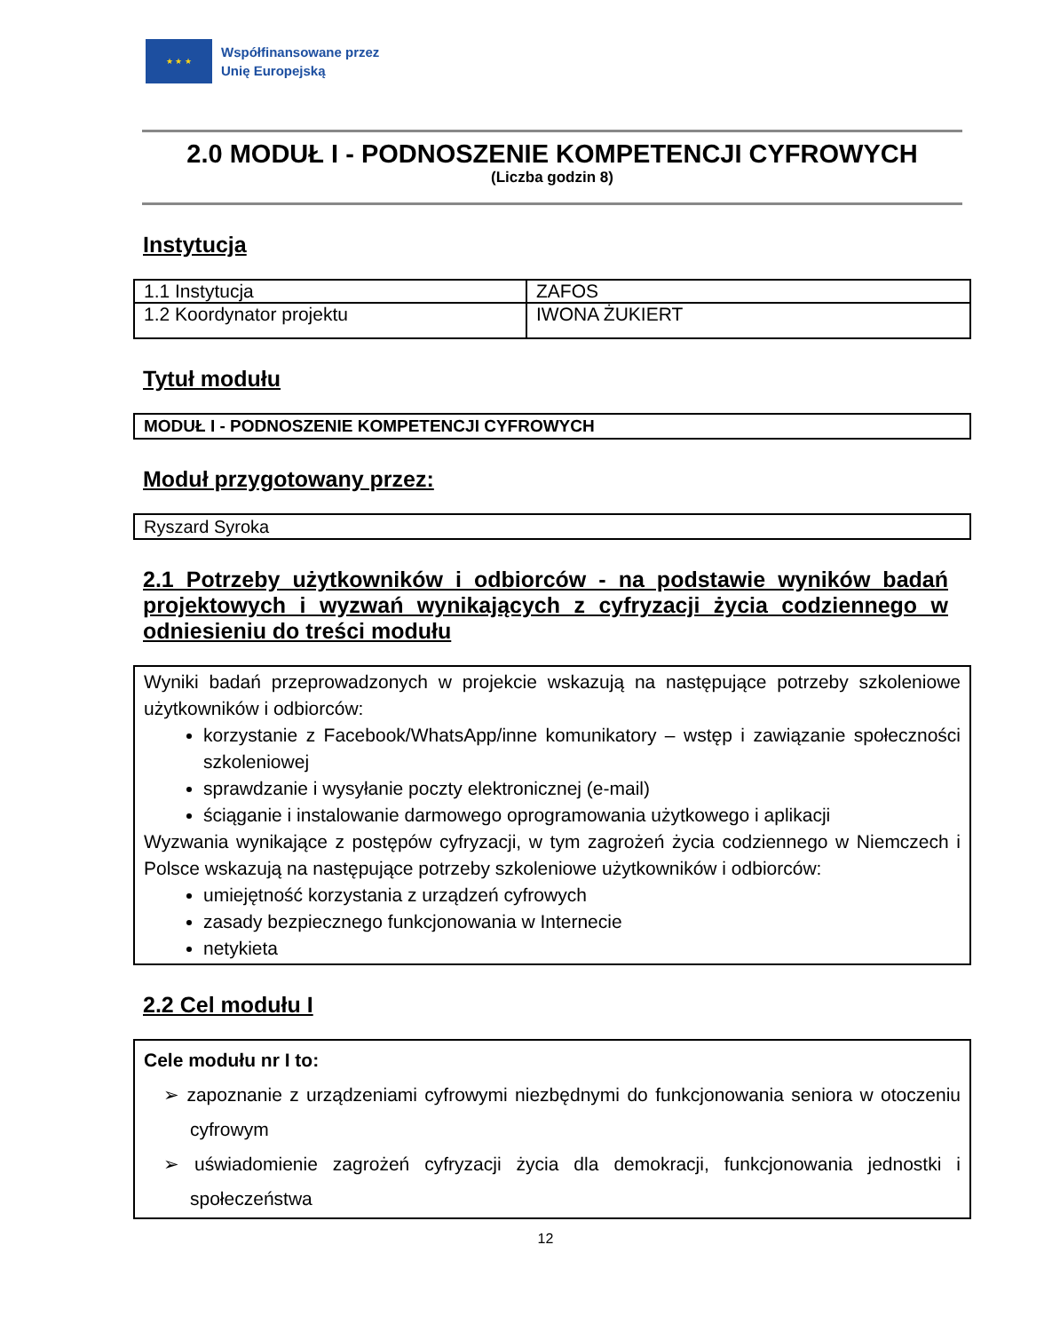★ ★ ★
Współfinansowane przez
Unię Europejską
2.0 MODUŁ I - PODNOSZENIE KOMPETENCJI CYFROWYCH
(Liczba godzin 8)
Instytucja
| 1.1 Instytucja | ZAFOS |
| 1.2 Koordynator projektu | IWONA ŻUKIERT |
Tytuł modułu
MODUŁ I - PODNOSZENIE KOMPETENCJI CYFROWYCH
Moduł przygotowany przez:
Ryszard Syroka
2.1 Potrzeby użytkowników i odbiorców - na podstawie wyników badań projektowych i wyzwań wynikających z cyfryzacji życia codziennego w odniesieniu do treści modułu
Wyniki badań przeprowadzonych w projekcie wskazują na następujące potrzeby szkoleniowe użytkowników i odbiorców:
korzystanie z Facebook/WhatsApp/inne komunikatory – wstęp i zawiązanie społeczności szkoleniowej
sprawdzanie i wysyłanie poczty elektronicznej (e-mail)
ściąganie i instalowanie darmowego oprogramowania użytkowego i aplikacji
Wyzwania wynikające z postępów cyfryzacji, w tym zagrożeń życia codziennego w Niemczech i Polsce wskazują na następujące potrzeby szkoleniowe użytkowników i odbiorców:
umiejętność korzystania z urządzeń cyfrowych
zasady bezpiecznego funkcjonowania w Internecie
netykieta
2.2 Cel modułu I
Cele modułu nr I to:
➢ zapoznanie z urządzeniami cyfrowymi niezbędnymi do funkcjonowania seniora w otoczeniu cyfrowym
➢ uświadomienie zagrożeń cyfryzacji życia dla demokracji, funkcjonowania jednostki i społeczeństwa
12